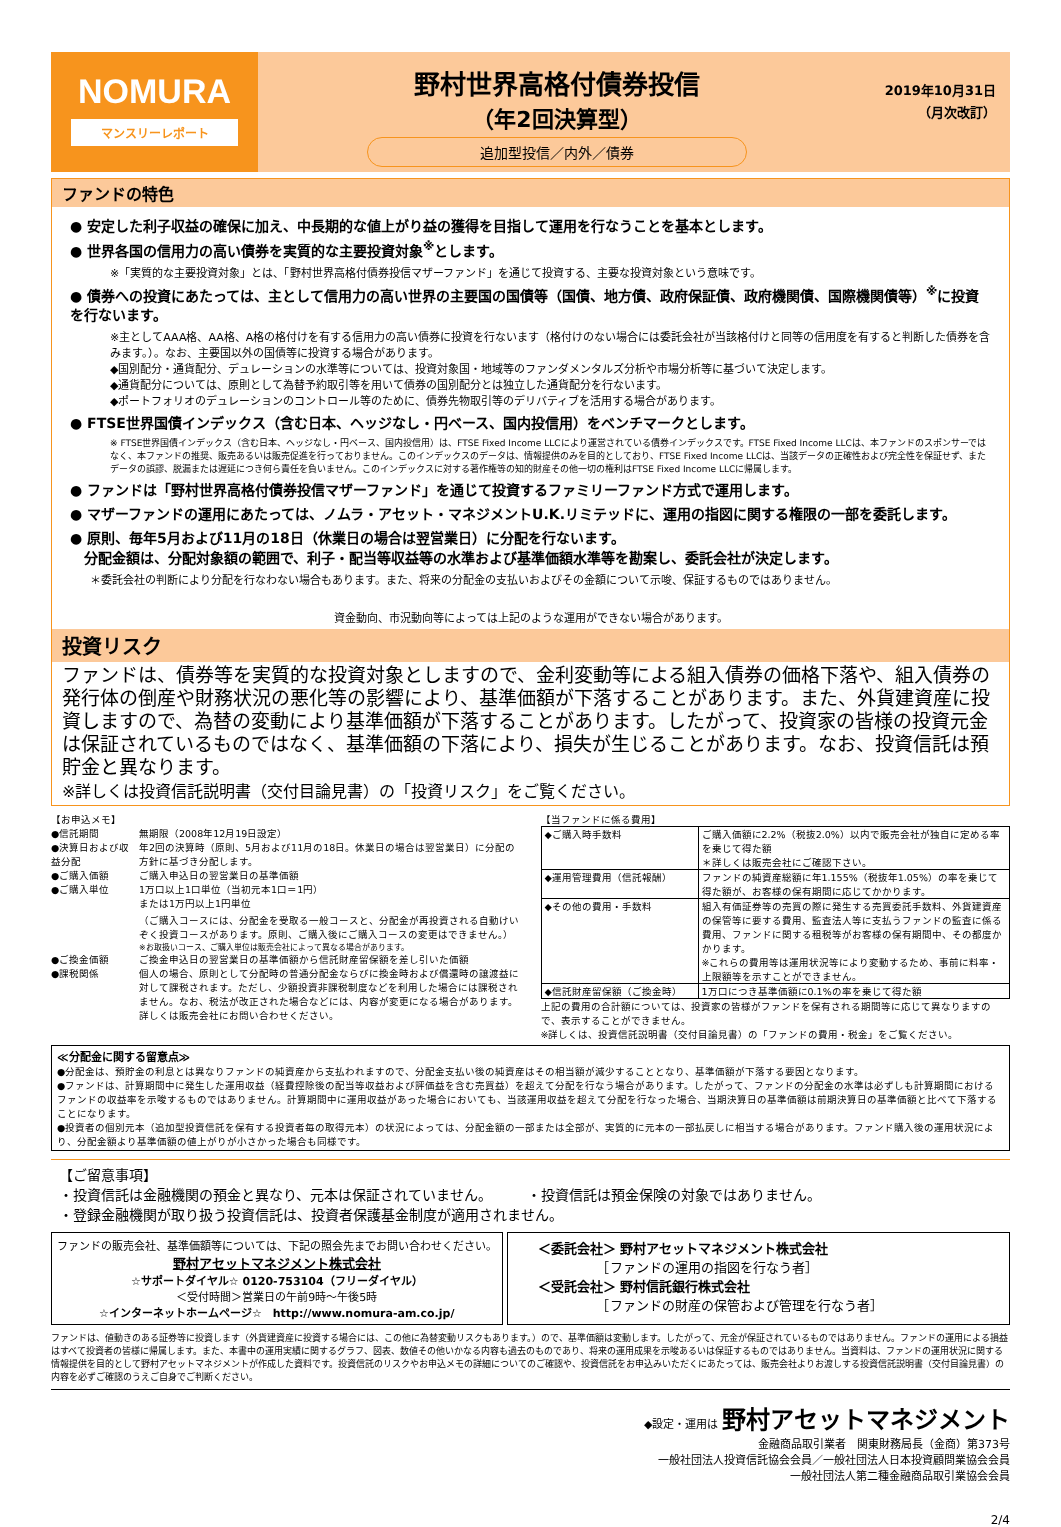NOMURA
マンスリーレポート
野村世界高格付債券投信
（年2回決算型）
追加型投信／内外／債券
2019年10月31日
（月次改訂）
ファンドの特色
● 安定した利子収益の確保に加え、中長期的な値上がり益の獲得を目指して運用を行なうことを基本とします。
● 世界各国の信用力の高い債券を実質的な主要投資対象<sup>※</sup>とします。
※「実質的な主要投資対象」とは、「野村世界高格付債券投信マザーファンド」を通じて投資する、主要な投資対象という意味です。
● 債券への投資にあたっては、主として信用力の高い世界の主要国の国債等（国債、地方債、政府保証債、政府機関債、国際機関債等）<sup>※</sup>に投資を行ないます。
※主としてAAA格、AA格、A格の格付けを有する信用力の高い債券に投資を行ないます（格付けのない場合には委託会社が当該格付けと同等の信用度を有すると判断した債券を含みます。）。なお、主要国以外の国債等に投資する場合があります。
◆国別配分・通貨配分、デュレーションの水準等については、投資対象国・地域等のファンダメンタルズ分析や市場分析等に基づいて決定します。
◆通貨配分については、原則として為替予約取引等を用いて債券の国別配分とは独立した通貨配分を行ないます。
◆ポートフォリオのデュレーションのコントロール等のために、債券先物取引等のデリバティブを活用する場合があります。
● FTSE世界国債インデックス（含む日本、ヘッジなし・円ベース、国内投信用）をベンチマークとします。
※ FTSE世界国債インデックス（含む日本、ヘッジなし・円ベース、国内投信用）は、FTSE Fixed Income LLCにより運営されている債券インデックスです。FTSE Fixed Income LLCは、本ファンドのスポンサーではなく、本ファンドの推奨、販売あるいは販売促進を行っておりません。このインデックスのデータは、情報提供のみを目的としており、FTSE Fixed Income LLCは、当該データの正確性および完全性を保証せず、またデータの誤謬、脱漏または遅延につき何ら責任を負いません。このインデックスに対する著作権等の知的財産その他一切の権利はFTSE Fixed Income LLCに帰属します。
● ファンドは「野村世界高格付債券投信マザーファンド」を通じて投資するファミリーファンド方式で運用します。
● マザーファンドの運用にあたっては、ノムラ・アセット・マネジメントU.K.リミテッドに、運用の指図に関する権限の一部を委託します。
● 原則、毎年5月および11月の18日（休業日の場合は翌営業日）に分配を行ないます。
　分配金額は、分配対象額の範囲で、利子・配当等収益等の水準および基準価額水準等を勘案し、委託会社が決定します。
＊委託会社の判断により分配を行なわない場合もあります。また、将来の分配金の支払いおよびその金額について示唆、保証するものではありません。
資金動向、市況動向等によっては上記のような運用ができない場合があります。
投資リスク
ファンドは、債券等を実質的な投資対象としますので、金利変動等による組入債券の価格下落や、組入債券の発行体の倒産や財務状況の悪化等の影響により、基準価額が下落することがあります。また、外貨建資産に投資しますので、為替の変動により基準価額が下落することがあります。したがって、投資家の皆様の投資元金は保証されているものではなく、基準価額の下落により、損失が生じることがあります。なお、投資信託は預貯金と異なります。
※詳しくは投資信託説明書（交付目論見書）の「投資リスク」をご覧ください。
【お申込メモ】
| ●信託期間 | 無期限（2008年12月19日設定） |
| ●決算日および収益分配 | 年2回の決算時（原則、5月および11月の18日。休業日の場合は翌営業日）に分配の方針に基づき分配します。 |
| ●ご購入価額 | ご購入申込日の翌営業日の基準価額 |
| ●ご購入単位 | 1万口以上1口単位（当初元本1口＝1円） または1万円以上1円単位 （ご購入コースには、分配金を受取る一般コースと、分配金が再投資される自動けいぞく投資コースがあります。原則、ご購入後にご購入コースの変更はできません。） ※お取扱いコース、ご購入単位は販売会社によって異なる場合があります。 |
| ●ご換金価額 | ご換金申込日の翌営業日の基準価額から信託財産留保額を差し引いた価額 |
| ●課税関係 | 個人の場合、原則として分配時の普通分配金ならびに換金時および償還時の譲渡益に対して課税されます。ただし、少額投資非課税制度などを利用した場合には課税されません。なお、税法が改正された場合などには、内容が変更になる場合があります。詳しくは販売会社にお問い合わせください。 |
【当ファンドに係る費用】
| ◆ご購入時手数料 | ご購入価額に2.2%（税抜2.0%）以内で販売会社が独自に定める率を乗じて得た額 ＊詳しくは販売会社にご確認下さい。 |
| ◆運用管理費用（信託報酬） | ファンドの純資産総額に年1.155%（税抜年1.05%）の率を乗じて得た額が、お客様の保有期間に応じてかかります。 |
| ◆その他の費用・手数料 | 組入有価証券等の売買の際に発生する売買委託手数料、外貨建資産の保管等に要する費用、監査法人等に支払うファンドの監査に係る費用、ファンドに関する租税等がお客様の保有期間中、その都度かかります。 ※これらの費用等は運用状況等により変動するため、事前に料率・上限額等を示すことができません。 |
| ◆信託財産留保額（ご換金時） | 1万口につき基準価額に0.1%の率を乗じて得た額 |
上記の費用の合計額については、投資家の皆様がファンドを保有される期間等に応じて異なりますので、表示することができません。
※詳しくは、投資信託説明書（交付目論見書）の「ファンドの費用・税金」をご覧ください。
≪分配金に関する留意点≫
●分配金は、預貯金の利息とは異なりファンドの純資産から支払われますので、分配金支払い後の純資産はその相当額が減少することとなり、基準価額が下落する要因となります。
●ファンドは、計算期間中に発生した運用収益（経費控除後の配当等収益および評価益を含む売買益）を超えて分配を行なう場合があります。したがって、ファンドの分配金の水準は必ずしも計算期間におけるファンドの収益率を示唆するものではありません。計算期間中に運用収益があった場合においても、当該運用収益を超えて分配を行なった場合、当期決算日の基準価額は前期決算日の基準価額と比べて下落することになります。
●投資者の個別元本（追加型投資信託を保有する投資者毎の取得元本）の状況によっては、分配金額の一部または全部が、実質的に元本の一部払戻しに相当する場合があります。ファンド購入後の運用状況により、分配金額より基準価額の値上がりが小さかった場合も同様です。
【ご留意事項】
・投資信託は金融機関の預金と異なり、元本は保証されていません。　　　・投資信託は預金保険の対象ではありません。
・登録金融機関が取り扱う投資信託は、投資者保護基金制度が適用されません。
ファンドの販売会社、基準価額等については、下記の照会先までお問い合わせください。
野村アセットマネジメント株式会社
☆サポートダイヤル☆ 0120-753104（フリーダイヤル）
＜受付時間＞営業日の午前9時～午後5時
☆インターネットホームページ☆　http://www.nomura-am.co.jp/
＜委託会社＞ 野村アセットマネジメント株式会社
　　　　　［ファンドの運用の指図を行なう者］
＜受託会社＞ 野村信託銀行株式会社
　　　　　［ファンドの財産の保管および管理を行なう者］
ファンドは、値動きのある証券等に投資します（外貨建資産に投資する場合には、この他に為替変動リスクもあります。）ので、基準価額は変動します。したがって、元金が保証されているものではありません。ファンドの運用による損益はすべて投資者の皆様に帰属します。また、本書中の運用実績に関するグラフ、図表、数値その他いかなる内容も過去のものであり、将来の運用成果を示唆あるいは保証するものではありません。当資料は、ファンドの運用状況に関する情報提供を目的として野村アセットマネジメントが作成した資料です。投資信託のリスクやお申込メモの詳細についてのご確認や、投資信託をお申込みいただくにあたっては、販売会社よりお渡しする投資信託説明書（交付目論見書）の内容を必ずご確認のうえご自身でご判断ください。
◆設定・運用は 野村アセットマネジメント
金融商品取引業者　関東財務局長（金商）第373号
一般社団法人投資信託協会会員／一般社団法人日本投資顧問業協会会員
一般社団法人第二種金融商品取引業協会会員
2/4